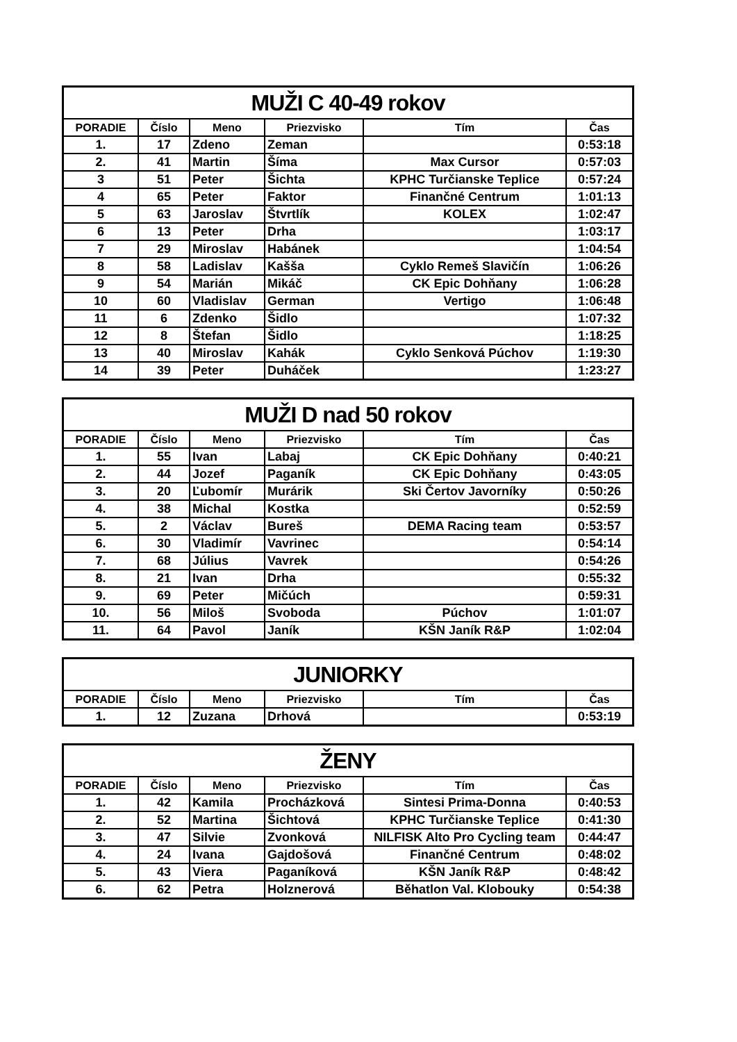| MUŽI C 40-49 rokov | | | | | |
| PORADIE | Číslo | Meno | Priezvisko | Tím | Čas |
| 1. | 17 | Zdeno | Zeman | | 0:53:18 |
| 2. | 41 | Martin | Šíma | Max Cursor | 0:57:03 |
| 3 | 51 | Peter | Šichta | KPHC Turčianske Teplice | 0:57:24 |
| 4 | 65 | Peter | Faktor | Finančné Centrum | 1:01:13 |
| 5 | 63 | Jaroslav | Štvrtlík | KOLEX | 1:02:47 |
| 6 | 13 | Peter | Drha | | 1:03:17 |
| 7 | 29 | Miroslav | Habánek | | 1:04:54 |
| 8 | 58 | Ladislav | Kašša | Cyklo Remeš Slavičín | 1:06:26 |
| 9 | 54 | Marián | Mikáč | CK Epic Dohňany | 1:06:28 |
| 10 | 60 | Vladislav | German | Vertigo | 1:06:48 |
| 11 | 6 | Zdenko | Šidlo | | 1:07:32 |
| 12 | 8 | Štefan | Šidlo | | 1:18:25 |
| 13 | 40 | Miroslav | Kahák | Cyklo Senková Púchov | 1:19:30 |
| 14 | 39 | Peter | Duháček | | 1:23:27 |
| MUŽI D nad 50 rokov | | | | | |
| PORADIE | Číslo | Meno | Priezvisko | Tím | Čas |
| 1. | 55 | Ivan | Labaj | CK Epic Dohňany | 0:40:21 |
| 2. | 44 | Jozef | Paganík | CK Epic Dohňany | 0:43:05 |
| 3. | 20 | Ľubomír | Murárik | Ski Čertov Javorníky | 0:50:26 |
| 4. | 38 | Michal | Kostka | | 0:52:59 |
| 5. | 2 | Václav | Bureš | DEMA Racing team | 0:53:57 |
| 6. | 30 | Vladimír | Vavrinec | | 0:54:14 |
| 7. | 68 | Július | Vavrek | | 0:54:26 |
| 8. | 21 | Ivan | Drha | | 0:55:32 |
| 9. | 69 | Peter | Mičúch | | 0:59:31 |
| 10. | 56 | Miloš | Svoboda | Púchov | 1:01:07 |
| 11. | 64 | Pavol | Janík | KŠN Janík R&P | 1:02:04 |
| JUNIORKY | | | | | |
| PORADIE | Číslo | Meno | Priezvisko | Tím | Čas |
| 1. | 12 | Zuzana | Drhová | | 0:53:19 |
| ŽENY | | | | | |
| PORADIE | Číslo | Meno | Priezvisko | Tím | Čas |
| 1. | 42 | Kamila | Procházková | Sintesi Prima-Donna | 0:40:53 |
| 2. | 52 | Martina | Šichtová | KPHC Turčianske Teplice | 0:41:30 |
| 3. | 47 | Silvie | Zvonková | NILFISK Alto Pro Cycling team | 0:44:47 |
| 4. | 24 | Ivana | Gajdošová | Finančné Centrum | 0:48:02 |
| 5. | 43 | Viera | Paganíková | KŠN Janík R&P | 0:48:42 |
| 6. | 62 | Petra | Holznerová | Běhatlon Val. Klobouky | 0:54:38 |